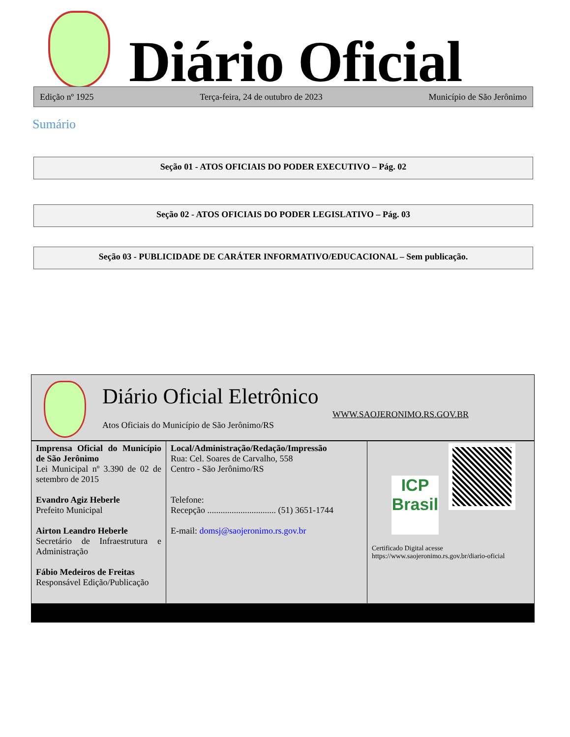Diário Oficial
Edição nº 1925 Terça-feira, 24 de outubro de 2023 Município de São Jerônimo
Sumário
Seção 01 - ATOS OFICIAIS DO PODER EXECUTIVO – Pág. 02
Seção 02 - ATOS OFICIAIS DO PODER LEGISLATIVO – Pág. 03
Seção 03 - PUBLICIDADE DE CARÁTER INFORMATIVO/EDUCACIONAL – Sem publicação.
Diário Oficial Eletrônico
WWW.SAOJERONIMO.RS.GOV.BR
Atos Oficiais do Município de São Jerônimo/RS
| Imprensa Oficial do Município de São Jerônimo Lei Municipal nº 3.390 de 02 de setembro de 2015 Evandro Agiz Heberle Prefeito Municipal Airton Leandro Heberle Secretário de Infraestrutura e Administração Fábio Medeiros de Freitas Responsável Edição/Publicação | Local/Administração/Redação/Impressão Rua: Cel. Soares de Carvalho, 558 Centro - São Jerônimo/RS Telefone: Recepção ............................... (51) 3651-1744 E-mail: domsj@saojeronimo.rs.gov.br | ICP Brasil Certificado Digital acesse https://www.saojeronimo.rs.gov.br/diario-oficial |